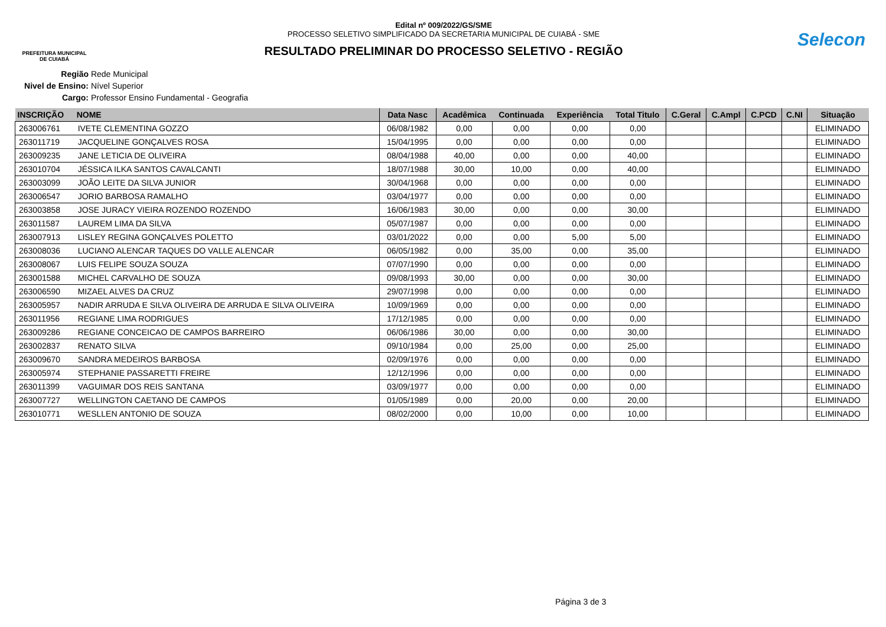PREFEITURA MUNICIPAL
DE CUIABÁ
Edital nº 009/2022/GS/SME
PROCESSO SELETIVO SIMPLIFICADO DA SECRETARIA MUNICIPAL DE CUIABÁ - SME
RESULTADO PRELIMINAR DO PROCESSO SELETIVO - REGIÃO
Selecon
Região Rede Municipal
Nivel de Ensino: Nível Superior
Cargo: Professor Ensino Fundamental - Geografia
| INSCRIÇÃO | NOME | Data Nasc | Acadêmica | Continuada | Experiência | Total Titulo | C.Geral | C.Ampl | C.PCD | C.NI | Situação |
| --- | --- | --- | --- | --- | --- | --- | --- | --- | --- | --- | --- |
| 263006761 | IVETE CLEMENTINA GOZZO | 06/08/1982 | 0,00 | 0,00 | 0,00 | 0,00 | | | | | ELIMINADO |
| 263011719 | JACQUELINE GONÇALVES ROSA | 15/04/1995 | 0,00 | 0,00 | 0,00 | 0,00 | | | | | ELIMINADO |
| 263009235 | JANE LETICIA DE OLIVEIRA | 08/04/1988 | 40,00 | 0,00 | 0,00 | 40,00 | | | | | ELIMINADO |
| 263010704 | JÉSSICA ILKA SANTOS CAVALCANTI | 18/07/1988 | 30,00 | 10,00 | 0,00 | 40,00 | | | | | ELIMINADO |
| 263003099 | JOÃO LEITE DA SILVA JUNIOR | 30/04/1968 | 0,00 | 0,00 | 0,00 | 0,00 | | | | | ELIMINADO |
| 263006547 | JORIO BARBOSA RAMALHO | 03/04/1977 | 0,00 | 0,00 | 0,00 | 0,00 | | | | | ELIMINADO |
| 263003858 | JOSE JURACY VIEIRA ROZENDO ROZENDO | 16/06/1983 | 30,00 | 0,00 | 0,00 | 30,00 | | | | | ELIMINADO |
| 263011587 | LAUREM LIMA DA SILVA | 05/07/1987 | 0,00 | 0,00 | 0,00 | 0,00 | | | | | ELIMINADO |
| 263007913 | LISLEY REGINA GONÇALVES POLETTO | 03/01/2022 | 0,00 | 0,00 | 5,00 | 5,00 | | | | | ELIMINADO |
| 263008036 | LUCIANO ALENCAR TAQUES DO VALLE ALENCAR | 06/05/1982 | 0,00 | 35,00 | 0,00 | 35,00 | | | | | ELIMINADO |
| 263008067 | LUIS FELIPE SOUZA SOUZA | 07/07/1990 | 0,00 | 0,00 | 0,00 | 0,00 | | | | | ELIMINADO |
| 263001588 | MICHEL CARVALHO DE SOUZA | 09/08/1993 | 30,00 | 0,00 | 0,00 | 30,00 | | | | | ELIMINADO |
| 263006590 | MIZAEL ALVES DA CRUZ | 29/07/1998 | 0,00 | 0,00 | 0,00 | 0,00 | | | | | ELIMINADO |
| 263005957 | NADIR ARRUDA E SILVA OLIVEIRA DE ARRUDA E SILVA OLIVEIRA | 10/09/1969 | 0,00 | 0,00 | 0,00 | 0,00 | | | | | ELIMINADO |
| 263011956 | REGIANE LIMA RODRIGUES | 17/12/1985 | 0,00 | 0,00 | 0,00 | 0,00 | | | | | ELIMINADO |
| 263009286 | REGIANE CONCEICAO DE CAMPOS BARREIRO | 06/06/1986 | 30,00 | 0,00 | 0,00 | 30,00 | | | | | ELIMINADO |
| 263002837 | RENATO SILVA | 09/10/1984 | 0,00 | 25,00 | 0,00 | 25,00 | | | | | ELIMINADO |
| 263009670 | SANDRA MEDEIROS BARBOSA | 02/09/1976 | 0,00 | 0,00 | 0,00 | 0,00 | | | | | ELIMINADO |
| 263005974 | STEPHANIE PASSARETTI FREIRE | 12/12/1996 | 0,00 | 0,00 | 0,00 | 0,00 | | | | | ELIMINADO |
| 263011399 | VAGUIMAR DOS REIS SANTANA | 03/09/1977 | 0,00 | 0,00 | 0,00 | 0,00 | | | | | ELIMINADO |
| 263007727 | WELLINGTON CAETANO DE CAMPOS | 01/05/1989 | 0,00 | 20,00 | 0,00 | 20,00 | | | | | ELIMINADO |
| 263010771 | WESLLEN ANTONIO DE SOUZA | 08/02/2000 | 0,00 | 10,00 | 0,00 | 10,00 | | | | | ELIMINADO |
Página 3 de 3